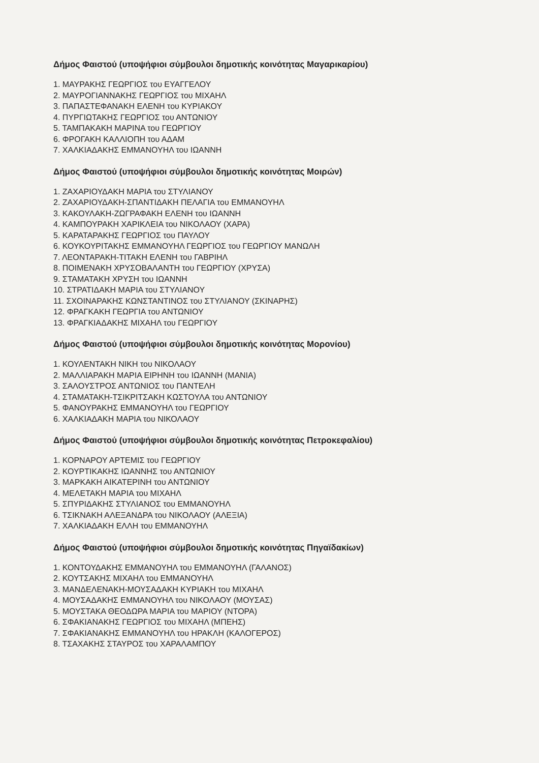Δήμος Φαιστού (υποψήφιοι σύμβουλοι δημοτικής κοινότητας Μαγαρικαρίου)
1. ΜΑΥΡΑΚΗΣ ΓΕΩΡΓΙΟΣ του ΕΥΑΓΓΕΛΟΥ
2. ΜΑΥΡΟΓΙΑΝΝΑΚΗΣ ΓΕΩΡΓΙΟΣ του ΜΙΧΑΗΛ
3. ΠΑΠΑΣΤΕΦΑΝΑΚΗ ΕΛΕΝΗ του ΚΥΡΙΑΚΟΥ
4. ΠΥΡΓΙΩΤΑΚΗΣ ΓΕΩΡΓΙΟΣ του ΑΝΤΩΝΙΟΥ
5. ΤΑΜΠΑΚΑΚΗ ΜΑΡΙΝΑ του ΓΕΩΡΓΙΟΥ
6. ΦΡΟΓΑΚΗ ΚΑΛΛΙΟΠΗ του ΑΔΑΜ
7. ΧΑΛΚΙΑΔΑΚΗΣ ΕΜΜΑΝΟΥΗΛ του ΙΩΑΝΝΗ
Δήμος Φαιστού (υποψήφιοι σύμβουλοι δημοτικής κοινότητας Μοιρών)
1. ΖΑΧΑΡΙΟΥΔΑΚΗ ΜΑΡΙΑ του ΣΤΥΛΙΑΝΟΥ
2. ΖΑΧΑΡΙΟΥΔΑΚΗ-ΣΠΑΝΤΙΔΑΚΗ ΠΕΛΑΓΙΑ του ΕΜΜΑΝΟΥΗΛ
3. ΚΑΚΟΥΛΑΚΗ-ΖΩΓΡΑΦΑΚΗ ΕΛΕΝΗ του ΙΩΑΝΝΗ
4. ΚΑΜΠΟΥΡΑΚΗ ΧΑΡΙΚΛΕΙΑ του ΝΙΚΟΛΑΟΥ (ΧΑΡΑ)
5. ΚΑΡΑΤΑΡΑΚΗΣ ΓΕΩΡΓΙΟΣ του ΠΑΥΛΟΥ
6. ΚΟΥΚΟΥΡΙΤΑΚΗΣ ΕΜΜΑΝΟΥΗΛ ΓΕΩΡΓΙΟΣ του ΓΕΩΡΓΙΟΥ ΜΑΝΩΛΗ
7. ΛΕΟΝΤΑΡΑΚΗ-ΤΙΤΑΚΗ ΕΛΕΝΗ του ΓΑΒΡΙΗΛ
8. ΠΟΙΜΕΝΑΚΗ ΧΡΥΣΟΒΑΛΑΝΤΗ του ΓΕΩΡΓΙΟΥ (ΧΡΥΣΑ)
9. ΣΤΑΜΑΤΑΚΗ ΧΡΥΣΗ του ΙΩΑΝΝΗ
10. ΣΤΡΑΤΙΔΑΚΗ ΜΑΡΙΑ του ΣΤΥΛΙΑΝΟΥ
11. ΣΧΟΙΝΑΡΑΚΗΣ ΚΩΝΣΤΑΝΤΙΝΟΣ του ΣΤΥΛΙΑΝΟΥ (ΣΚΙΝΑΡΗΣ)
12. ΦΡΑΓΚΑΚΗ ΓΕΩΡΓΙΑ του ΑΝΤΩΝΙΟΥ
13. ΦΡΑΓΚΙΑΔΑΚΗΣ ΜΙΧΑΗΛ του ΓΕΩΡΓΙΟΥ
Δήμος Φαιστού (υποψήφιοι σύμβουλοι δημοτικής κοινότητας Μορονίου)
1. ΚΟΥΛΕΝΤΑΚΗ ΝΙΚΗ του ΝΙΚΟΛΑΟΥ
2. ΜΑΛΛΙΑΡΑΚΗ ΜΑΡΙΑ ΕΙΡΗΝΗ του ΙΩΑΝΝΗ (ΜΑΝΙΑ)
3. ΣΑΛΟΥΣΤΡΟΣ ΑΝΤΩΝΙΟΣ του ΠΑΝΤΕΛΗ
4. ΣΤΑΜΑΤΑΚΗ-ΤΣΙΚΡΙΤΣΑΚΗ ΚΩΣΤΟΥΛΑ του ΑΝΤΩΝΙΟΥ
5. ΦΑΝΟΥΡΑΚΗΣ ΕΜΜΑΝΟΥΗΛ του ΓΕΩΡΓΙΟΥ
6. ΧΑΛΚΙΑΔΑΚΗ ΜΑΡΙΑ του ΝΙΚΟΛΑΟΥ
Δήμος Φαιστού (υποψήφιοι σύμβουλοι δημοτικής κοινότητας Πετροκεφαλίου)
1. ΚΟΡΝΑΡΟΥ ΑΡΤΕΜΙΣ του ΓΕΩΡΓΙΟΥ
2. ΚΟΥΡΤΙΚΑΚΗΣ ΙΩΑΝΝΗΣ του ΑΝΤΩΝΙΟΥ
3. ΜΑΡΚΑΚΗ ΑΙΚΑΤΕΡΙΝΗ του ΑΝΤΩΝΙΟΥ
4. ΜΕΛΕΤΑΚΗ ΜΑΡΙΑ του ΜΙΧΑΗΛ
5. ΣΠΥΡΙΔΑΚΗΣ ΣΤΥΛΙΑΝΟΣ του ΕΜΜΑΝΟΥΗΛ
6. ΤΣΙΚΝΑΚΗ ΑΛΕΞΑΝΔΡΑ του ΝΙΚΟΛΑΟΥ (ΑΛΕΞΙΑ)
7. ΧΑΛΚΙΑΔΑΚΗ ΕΛΛΗ του ΕΜΜΑΝΟΥΗΛ
Δήμος Φαιστού (υποψήφιοι σύμβουλοι δημοτικής κοινότητας Πηγαϊδακίων)
1. ΚΟΝΤΟΥΔΑΚΗΣ ΕΜΜΑΝΟΥΗΛ του ΕΜΜΑΝΟΥΗΛ (ΓΑΛΑΝΟΣ)
2. ΚΟΥΤΣΑΚΗΣ ΜΙΧΑΗΛ του ΕΜΜΑΝΟΥΗΛ
3. ΜΑΝΔΕΛΕΝΑΚΗ-ΜΟΥΣΑΔΑΚΗ ΚΥΡΙΑΚΗ του ΜΙΧΑΗΛ
4. ΜΟΥΣΑΔΑΚΗΣ ΕΜΜΑΝΟΥΗΛ του ΝΙΚΟΛΑΟΥ (ΜΟΥΣΑΣ)
5. ΜΟΥΣΤΑΚΑ ΘΕΟΔΩΡΑ ΜΑΡΙΑ του ΜΑΡΙΟΥ (ΝΤΟΡΑ)
6. ΣΦΑΚΙΑΝΑΚΗΣ ΓΕΩΡΓΙΟΣ του ΜΙΧΑΗΛ (ΜΠΕΗΣ)
7. ΣΦΑΚΙΑΝΑΚΗΣ ΕΜΜΑΝΟΥΗΛ του ΗΡΑΚΛΗ (ΚΑΛΟΓΕΡΟΣ)
8. ΤΣΑΧΑΚΗΣ ΣΤΑΥΡΟΣ του ΧΑΡΑΛΑΜΠΟΥ